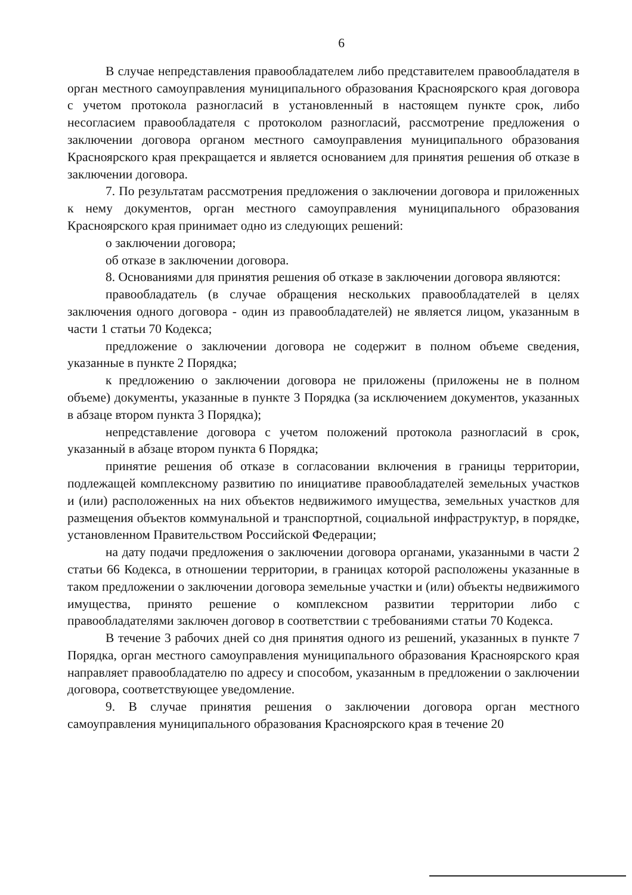6
В случае непредставления правообладателем либо представителем правообладателя в орган местного самоуправления муниципального образования Красноярского края договора с учетом протокола разногласий в установленный в настоящем пункте срок, либо несогласием правообладателя с протоколом разногласий, рассмотрение предложения о заключении договора органом местного самоуправления муниципального образования Красноярского края прекращается и является основанием для принятия решения об отказе в заключении договора.
7. По результатам рассмотрения предложения о заключении договора и приложенных к нему документов, орган местного самоуправления муниципального образования Красноярского края принимает одно из следующих решений:
о заключении договора;
об отказе в заключении договора.
8. Основаниями для принятия решения об отказе в заключении договора являются:
правообладатель (в случае обращения нескольких правообладателей в целях заключения одного договора - один из правообладателей) не является лицом, указанным в части 1 статьи 70 Кодекса;
предложение о заключении договора не содержит в полном объеме сведения, указанные в пункте 2 Порядка;
к предложению о заключении договора не приложены (приложены не в полном объеме) документы, указанные в пункте 3 Порядка (за исключением документов, указанных в абзаце втором пункта 3 Порядка);
непредставление договора с учетом положений протокола разногласий в срок, указанный в абзаце втором пункта 6 Порядка;
принятие решения об отказе в согласовании включения в границы территории, подлежащей комплексному развитию по инициативе правообладателей земельных участков и (или) расположенных на них объектов недвижимого имущества, земельных участков для размещения объектов коммунальной и транспортной, социальной инфраструктур, в порядке, установленном Правительством Российской Федерации;
на дату подачи предложения о заключении договора органами, указанными в части 2 статьи 66 Кодекса, в отношении территории, в границах которой расположены указанные в таком предложении о заключении договора земельные участки и (или) объекты недвижимого имущества, принято решение о комплексном развитии территории либо с правообладателями заключен договор в соответствии с требованиями статьи 70 Кодекса.
В течение 3 рабочих дней со дня принятия одного из решений, указанных в пункте 7 Порядка, орган местного самоуправления муниципального образования Красноярского края направляет правообладателю по адресу и способом, указанным в предложении о заключении договора, соответствующее уведомление.
9. В случае принятия решения о заключении договора орган местного самоуправления муниципального образования Красноярского края в течение 20